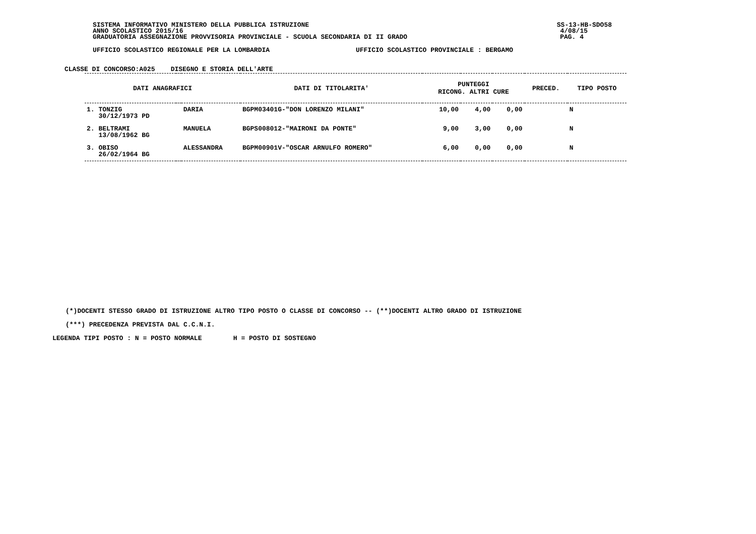SISTEMA INFORMATIVO MINISTERO DELLA PUBBLICA ISTRUZIONE SS-13-HB-SDO58
ANNO SCOLASTICO 2015/16 4/08/15
GRADUATORIA ASSEGNAZIONE PROVVISORIA PROVINCIALE - SCUOLA SECONDARIA DI II GRADO PAG. 4
UFFICIO SCOLASTICO REGIONALE PER LA LOMBARDIA UFFICIO SCOLASTICO PROVINCIALE : BERGAMO
CLASSE DI CONCORSO:A025 DISEGNO E STORIA DELL'ARTE
| DATI ANAGRAFICI | | | DATI DI TITOLARITA' | PUNTEGGI RICONG. ALTRI CURE | | | PRECED. | TIPO POSTO |
| --- | --- | --- | --- | --- | --- | --- | --- | --- |
| 1. TONZIG 30/12/1973 PD | | DARIA | BGPM03401G-"DON LORENZO MILANI" | 10,00 | 4,00 | 0,00 | | N |
| 2. BELTRAMI 13/08/1962 BG | | MANUELA | BGPS008012-"MAIRONI DA PONTE" | 9,00 | 3,00 | 0,00 | | N |
| 3. OBISO 26/02/1964 BG | | ALESSANDRA | BGPM00901V-"OSCAR ARNULFO ROMERO" | 6,00 | 0,00 | 0,00 | | N |
(*)DOCENTI STESSO GRADO DI ISTRUZIONE ALTRO TIPO POSTO O CLASSE DI CONCORSO -- (**)DOCENTI ALTRO GRADO DI ISTRUZIONE
(***) PRECEDENZA PREVISTA DAL C.C.N.I.
LEGENDA TIPI POSTO : N = POSTO NORMALE H = POSTO DI SOSTEGNO